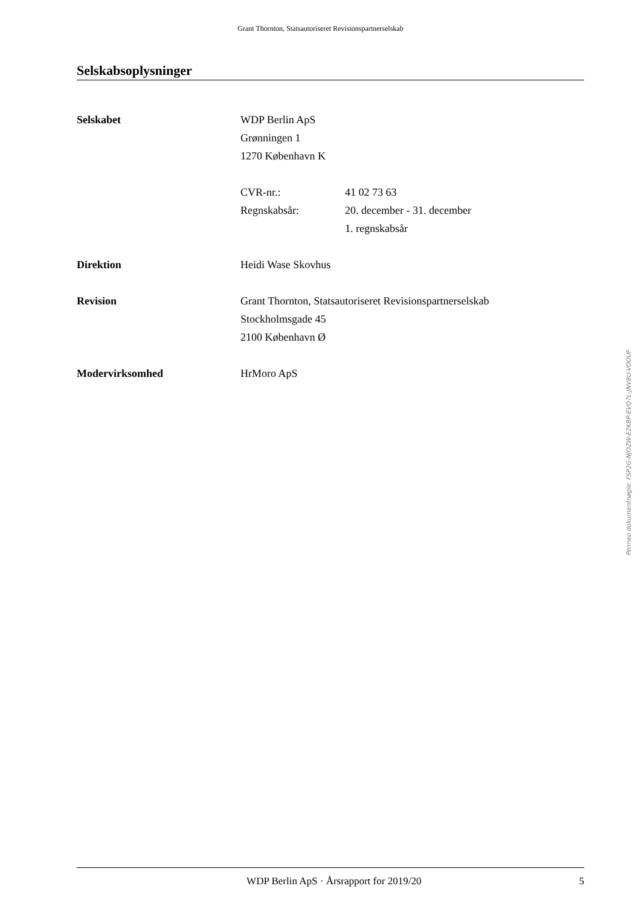Grant Thornton, Statsautoriseret Revisionspartnerselskab
Selskabsoplysninger
| Selskabet | WDP Berlin ApS Grønningen 1 1270 København K / CVR-nr.: / 41 02 73 63 / / Regnskabsår: / 20. december - 31. december 1. regnskabsår / |
| Direktion | Heidi Wase Skovhus |
| Revision | Grant Thornton, Statsautoriseret Revisionspartnerselskab Stockholmsgade 45 2100 København Ø |
| Modervirksomhed | HrMoro ApS |
Penneo dokumentnøgle: FSP2G-NJOZW-E2KBP-EVQ7L-JNV8U-VOOUF
WDP Berlin ApS · Årsrapport for 2019/20 5